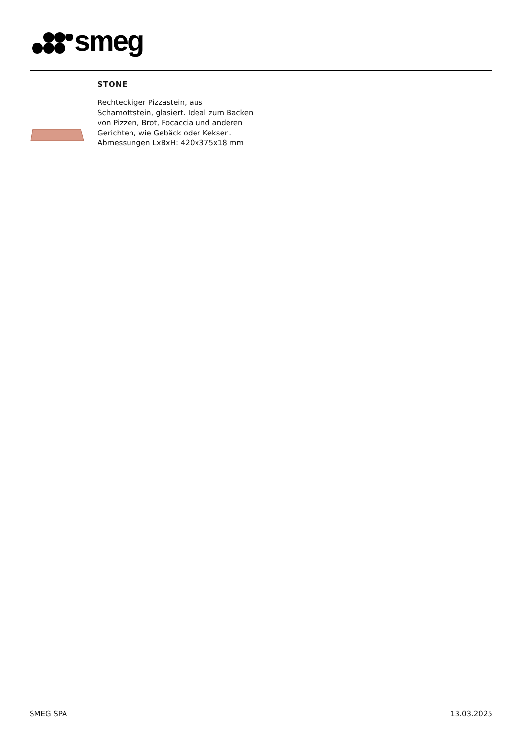smeg
STONE
Rechteckiger Pizzastein, aus Schamottstein, glasiert. Ideal zum Backen von Pizzen, Brot, Focaccia und anderen Gerichten, wie Gebäck oder Keksen. Abmessungen LxBxH: 420x375x18 mm
SMEG SPA 13.03.2025